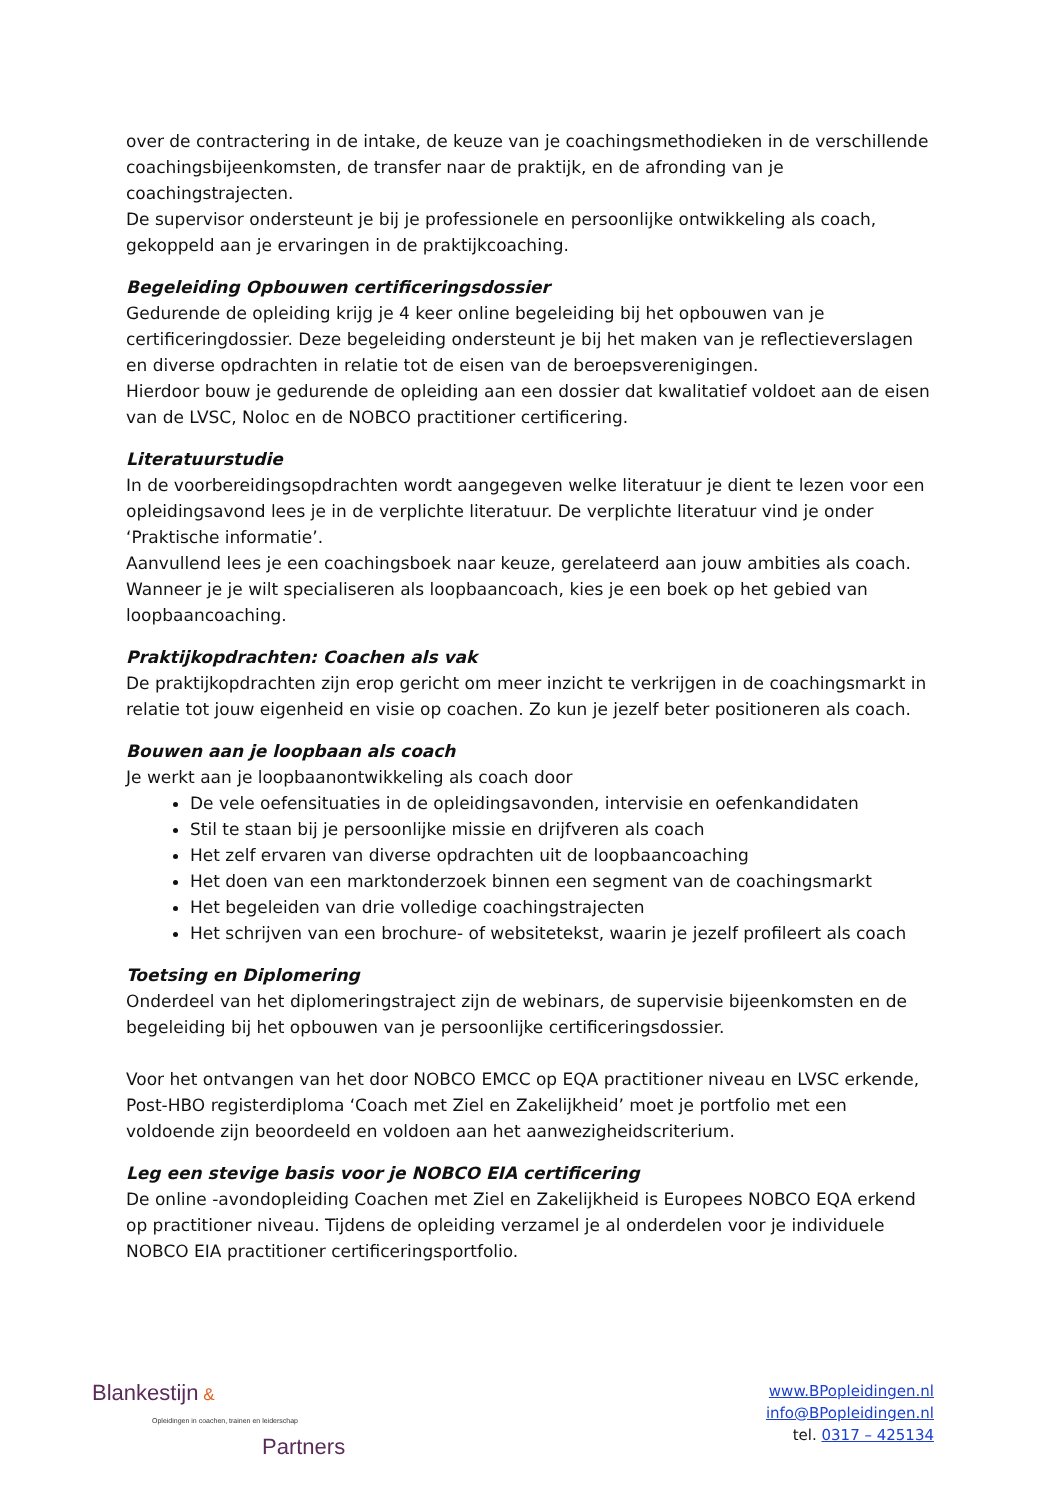over de contractering in de intake, de keuze van je coachingsmethodieken in de verschillende coachingsbijeenkomsten, de transfer naar de praktijk, en de afronding van je coachingstrajecten.
De supervisor ondersteunt je bij je professionele en persoonlijke ontwikkeling als coach, gekoppeld aan je ervaringen in de praktijkcoaching.
Begeleiding Opbouwen certificeringsdossier
Gedurende de opleiding krijg je 4 keer online begeleiding bij het opbouwen van je certificeringdossier. Deze begeleiding ondersteunt je bij het maken van je reflectieverslagen en diverse opdrachten in relatie tot de eisen van de beroepsverenigingen.
Hierdoor bouw je gedurende de opleiding aan een dossier dat kwalitatief voldoet aan de eisen van de LVSC, Noloc en de NOBCO practitioner certificering.
Literatuurstudie
In de voorbereidingsopdrachten wordt aangegeven welke literatuur je dient te lezen voor een opleidingsavond lees je in de verplichte literatuur. De verplichte literatuur vind je onder ‘Praktische informatie’.
Aanvullend lees je een coachingsboek naar keuze, gerelateerd aan jouw ambities als coach. Wanneer je je wilt specialiseren als loopbaancoach, kies je een boek op het gebied van loopbaancoaching.
Praktijkopdrachten: Coachen als vak
De praktijkopdrachten zijn erop gericht om meer inzicht te verkrijgen in de coachingsmarkt in relatie tot jouw eigenheid en visie op coachen. Zo kun je jezelf beter positioneren als coach.
Bouwen aan je loopbaan als coach
Je werkt aan je loopbaanontwikkeling als coach door
De vele oefensituaties in de opleidingsavonden, intervisie en oefenkandidaten
Stil te staan bij je persoonlijke missie en drijfveren als coach
Het zelf ervaren van diverse opdrachten uit de loopbaancoaching
Het doen van een marktonderzoek binnen een segment van de coachingsmarkt
Het begeleiden van drie volledige coachingstrajecten
Het schrijven van een brochure- of websitetekst, waarin je jezelf profileert als coach
Toetsing en Diplomering
Onderdeel van het diplomeringstraject zijn de webinars, de supervisie bijeenkomsten en de begeleiding bij het opbouwen van je persoonlijke certificeringsdossier.
Voor het ontvangen van het door NOBCO EMCC op EQA practitioner niveau en LVSC erkende, Post-HBO registerdiploma ‘Coach met Ziel en Zakelijkheid’ moet je portfolio met een voldoende zijn beoordeeld en voldoen aan het aanwezigheidscriterium.
Leg een stevige basis voor je NOBCO EIA certificering
De online -avondopleiding Coachen met Ziel en Zakelijkheid is Europees NOBCO EQA erkend op practitioner niveau. Tijdens de opleiding verzamel je al onderdelen voor je individuele NOBCO EIA practitioner certificeringsportfolio.
Blankestijn &
Opleidingen in coachen, trainen en leiderschap
Partners
www.BPopleidingen.nl
info@BPopleidingen.nl
tel. 0317 – 425134